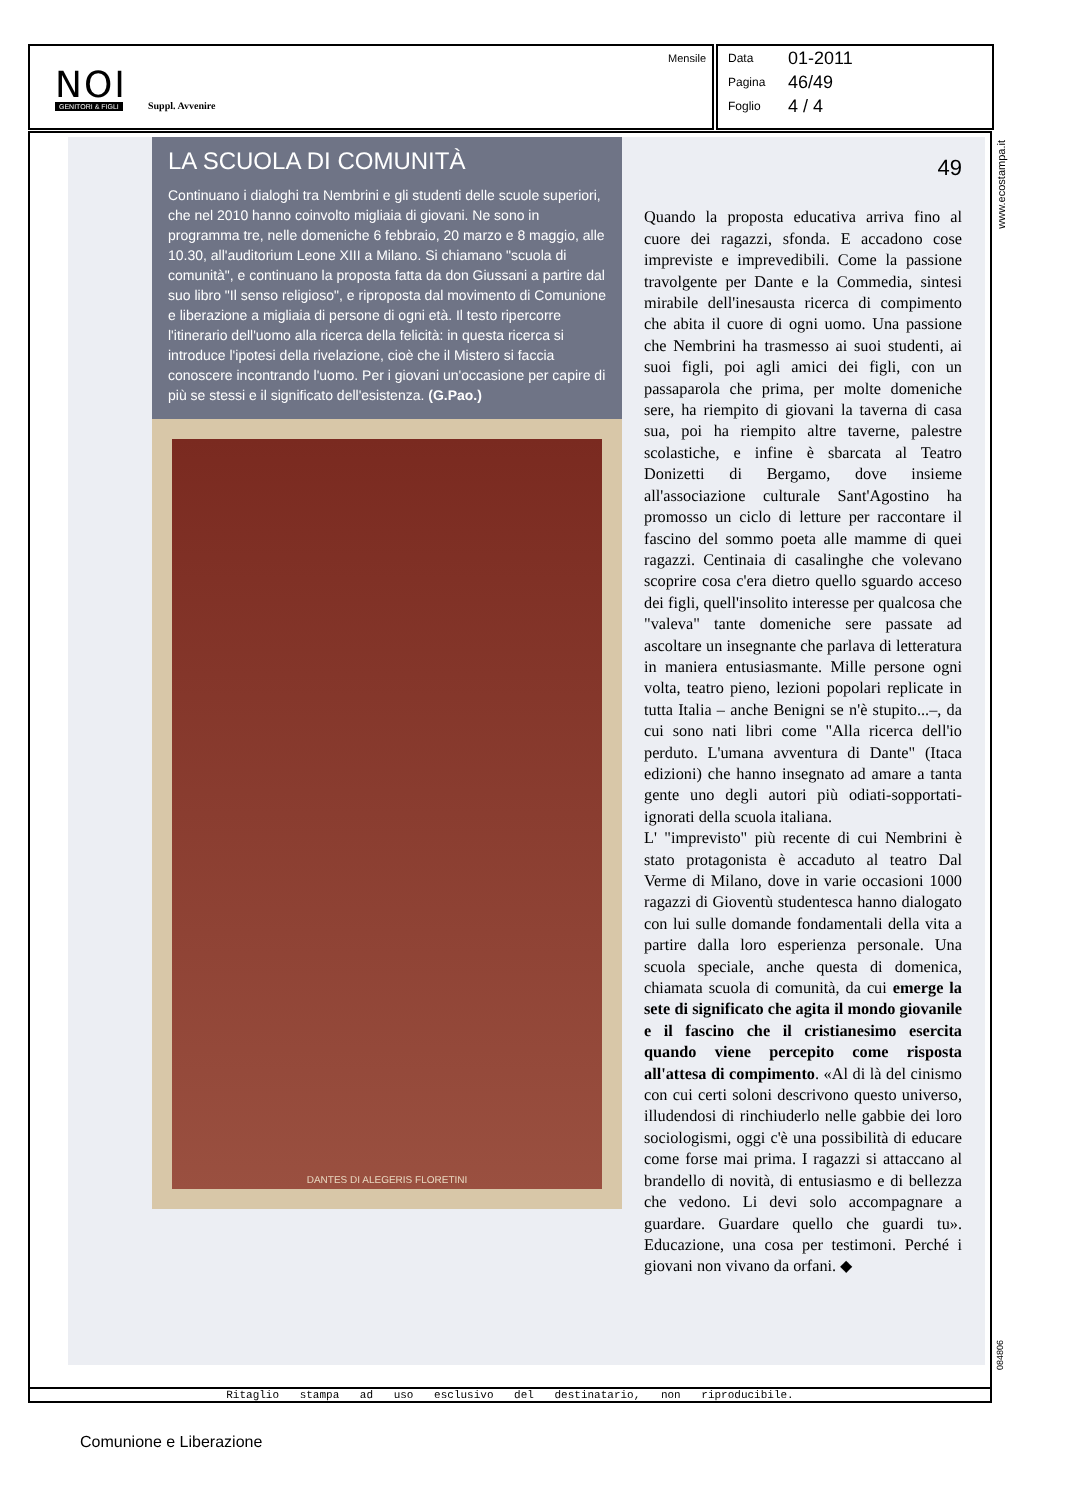NOI GENITORI & FIGLI Suppl. Avvenire
Mensile
Data 01-2011
Pagina 46/49
Foglio 4 / 4
www.ecostampa.it
LA SCUOLA DI COMUNITÀ
Continuano i dialoghi tra Nembrini e gli studenti delle scuole superiori, che nel 2010 hanno coinvolto migliaia di giovani. Ne sono in programma tre, nelle domeniche 6 febbraio, 20 marzo e 8 maggio, alle 10.30, all'auditorium Leone XIII a Milano. Si chiamano "scuola di comunità", e continuano la proposta fatta da don Giussani a partire dal suo libro "Il senso religioso", e riproposta dal movimento di Comunione e liberazione a migliaia di persone di ogni età. Il testo ripercorre l'itinerario dell'uomo alla ricerca della felicità: in questa ricerca si introduce l'ipotesi della rivelazione, cioè che il Mistero si faccia conoscere incontrando l'uomo. Per i giovani un'occasione per capire di più se stessi e il significato dell'esistenza. (G.Pao.)
DANTES DI ALEGERIS FLORETINI
49
Quando la proposta educativa arriva fino al cuore dei ragazzi, sfonda. E accadono cose impreviste e imprevedibili. Come la passione travolgente per Dante e la Commedia, sintesi mirabile dell'inesausta ricerca di compimento che abita il cuore di ogni uomo. Una passione che Nembrini ha trasmesso ai suoi studenti, ai suoi figli, poi agli amici dei figli, con un passaparola che prima, per molte domeniche sere, ha riempito di giovani la taverna di casa sua, poi ha riempito altre taverne, palestre scolastiche, e infine è sbarcata al Teatro Donizetti di Bergamo, dove insieme all'associazione culturale Sant'Agostino ha promosso un ciclo di letture per raccontare il fascino del sommo poeta alle mamme di quei ragazzi. Centinaia di casalinghe che volevano scoprire cosa c'era dietro quello sguardo acceso dei figli, quell'insolito interesse per qualcosa che "valeva" tante domeniche sere passate ad ascoltare un insegnante che parlava di letteratura in maniera entusiasmante. Mille persone ogni volta, teatro pieno, lezioni popolari replicate in tutta Italia – anche Benigni se n'è stupito...–, da cui sono nati libri come "Alla ricerca dell'io perduto. L'umana avventura di Dante" (Itaca edizioni) che hanno insegnato ad amare a tanta gente uno degli autori più odiati-sopportati-ignorati della scuola italiana.
L' "imprevisto" più recente di cui Nembrini è stato protagonista è accaduto al teatro Dal Verme di Milano, dove in varie occasioni 1000 ragazzi di Gioventù studentesca hanno dialogato con lui sulle domande fondamentali della vita a partire dalla loro esperienza personale. Una scuola speciale, anche questa di domenica, chiamata scuola di comunità, da cui emerge la sete di significato che agita il mondo giovanile e il fascino che il cristianesimo esercita quando viene percepito come risposta all'attesa di compimento. «Al di là del cinismo con cui certi soloni descrivono questo universo, illudendosi di rinchiuderlo nelle gabbie dei loro sociologismi, oggi c'è una possibilità di educare come forse mai prima. I ragazzi si attaccano al brandello di novità, di entusiasmo e di bellezza che vedono. Li devi solo accompagnare a guardare. Guardare quello che guardi tu». Educazione, una cosa per testimoni. Perché i giovani non vivano da orfani. ◆
Ritaglio stampa ad uso esclusivo del destinatario, non riproducibile.
084806
Comunione e Liberazione